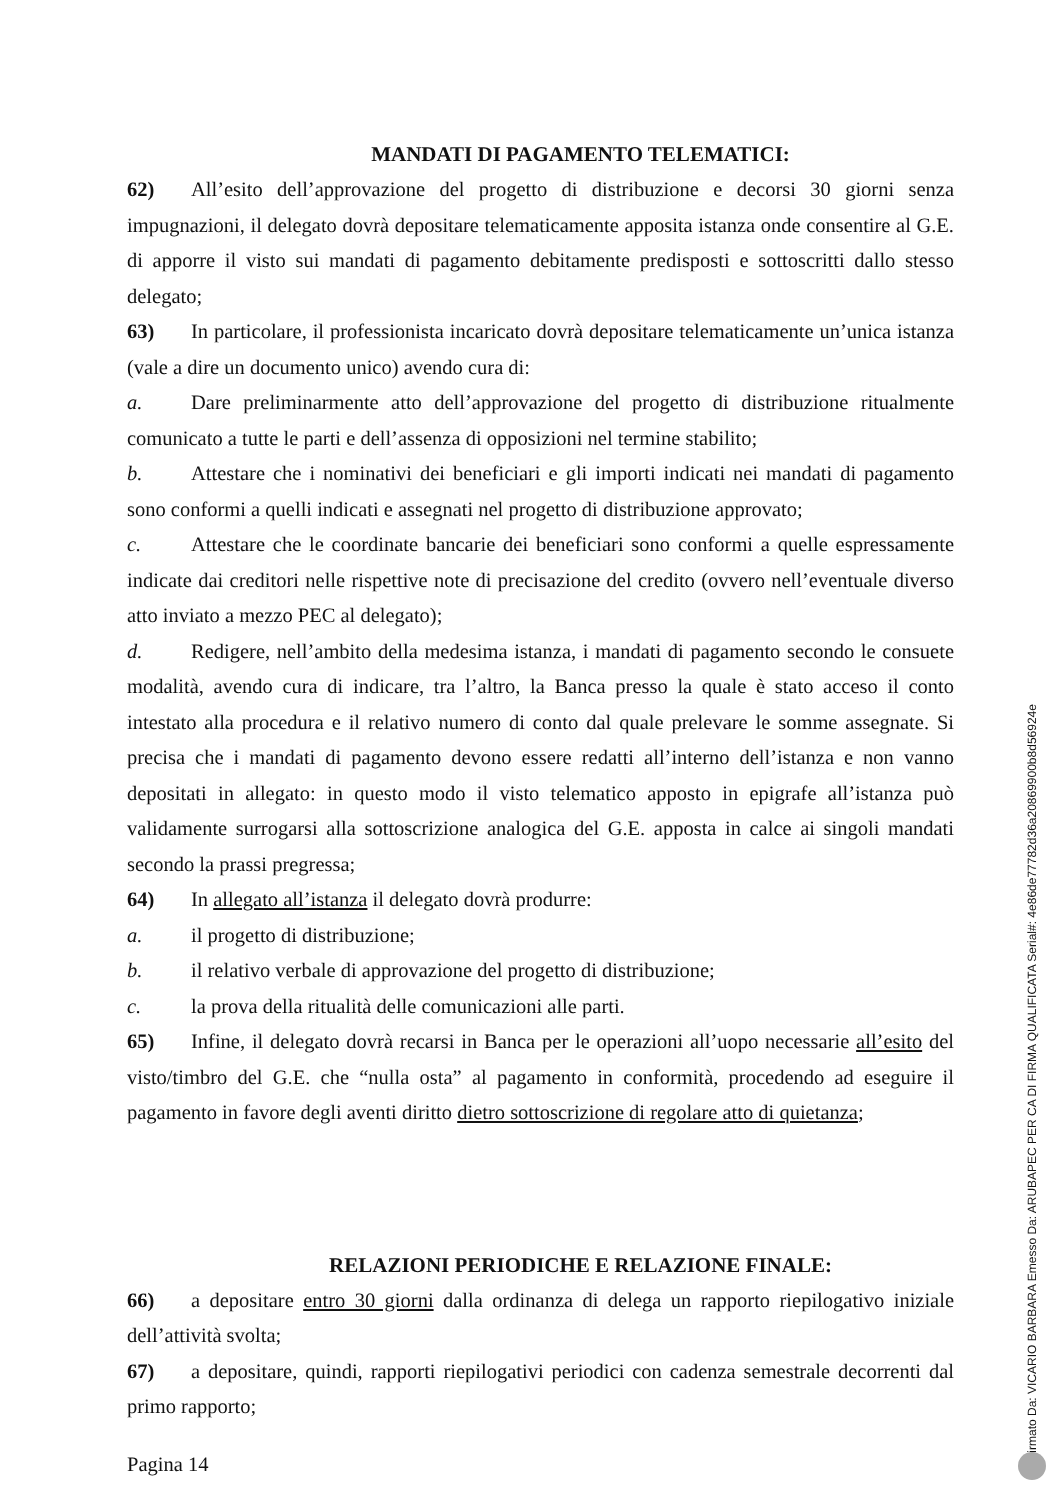MANDATI DI PAGAMENTO TELEMATICI:
62) All’esito dell’approvazione del progetto di distribuzione e decorsi 30 giorni senza impugnazioni, il delegato dovrà depositare telematicamente apposita istanza onde consentire al G.E. di apporre il visto sui mandati di pagamento debitamente predisposti e sottoscritti dallo stesso delegato;
63) In particolare, il professionista incaricato dovrà depositare telematicamente un’unica istanza (vale a dire un documento unico) avendo cura di:
a. Dare preliminarmente atto dell’approvazione del progetto di distribuzione ritualmente comunicato a tutte le parti e dell’assenza di opposizioni nel termine stabilito;
b. Attestare che i nominativi dei beneficiari e gli importi indicati nei mandati di pagamento sono conformi a quelli indicati e assegnati nel progetto di distribuzione approvato;
c. Attestare che le coordinate bancarie dei beneficiari sono conformi a quelle espressamente indicate dai creditori nelle rispettive note di precisazione del credito (ovvero nell’eventuale diverso atto inviato a mezzo PEC al delegato);
d. Redigere, nell’ambito della medesima istanza, i mandati di pagamento secondo le consuete modalità, avendo cura di indicare, tra l’altro, la Banca presso la quale è stato acceso il conto intestato alla procedura e il relativo numero di conto dal quale prelevare le somme assegnate. Si precisa che i mandati di pagamento devono essere redatti all’interno dell’istanza e non vanno depositati in allegato: in questo modo il visto telematico apposto in epigrafe all’istanza può validamente surrogarsi alla sottoscrizione analogica del G.E. apposta in calce ai singoli mandati secondo la prassi pregressa;
64) In allegato all’istanza il delegato dovrà produrre:
a. il progetto di distribuzione;
b. il relativo verbale di approvazione del progetto di distribuzione;
c. la prova della ritualità delle comunicazioni alle parti.
65) Infine, il delegato dovrà recarsi in Banca per le operazioni all’uopo necessarie all’esito del visto/timbro del G.E. che “nulla osta” al pagamento in conformità, procedendo ad eseguire il pagamento in favore degli aventi diritto dietro sottoscrizione di regolare atto di quietanza;
RELAZIONI PERIODICHE E RELAZIONE FINALE:
66) a depositare entro 30 giorni dalla ordinanza di delega un rapporto riepilogativo iniziale dell’attività svolta;
67) a depositare, quindi, rapporti riepilogativi periodici con cadenza semestrale decorrenti dal primo rapporto;
Pagina 14
Firmato Da: VICARIO BARBARA Emesso Da: ARUBAPEC PER CA DI FIRMA QUALIFICATA Serial#: 4e86de77782d36a20869900b8d56924e